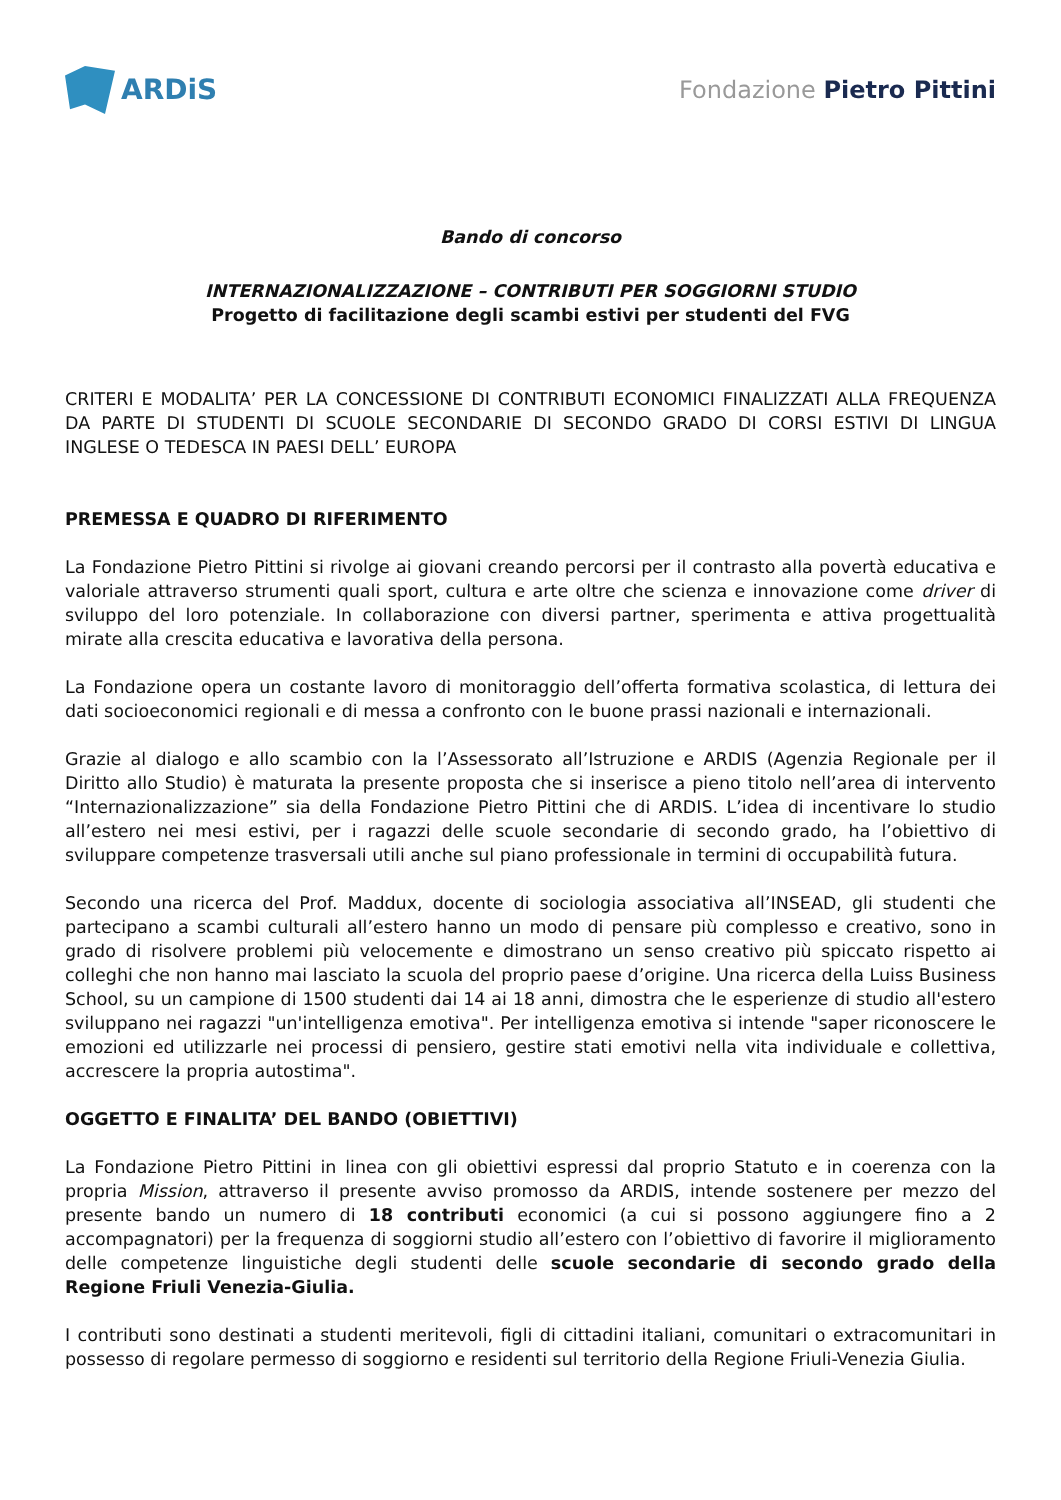ARDiS
Fondazione Pietro Pittini
Bando di concorso
INTERNAZIONALIZZAZIONE – CONTRIBUTI PER SOGGIORNI STUDIO
Progetto di facilitazione degli scambi estivi per studenti del FVG
CRITERI E MODALITA’ PER LA CONCESSIONE DI CONTRIBUTI ECONOMICI FINALIZZATI ALLA FREQUENZA DA PARTE DI STUDENTI DI SCUOLE SECONDARIE DI SECONDO GRADO DI CORSI ESTIVI DI LINGUA INGLESE O TEDESCA IN PAESI DELL’ EUROPA
PREMESSA E QUADRO DI RIFERIMENTO
La Fondazione Pietro Pittini si rivolge ai giovani creando percorsi per il contrasto alla povertà educativa e valoriale attraverso strumenti quali sport, cultura e arte oltre che scienza e innovazione come driver di sviluppo del loro potenziale. In collaborazione con diversi partner, sperimenta e attiva progettualità mirate alla crescita educativa e lavorativa della persona.
La Fondazione opera un costante lavoro di monitoraggio dell’offerta formativa scolastica, di lettura dei dati socioeconomici regionali e di messa a confronto con le buone prassi nazionali e internazionali.
Grazie al dialogo e allo scambio con la l’Assessorato all’Istruzione e ARDIS (Agenzia Regionale per il Diritto allo Studio) è maturata la presente proposta che si inserisce a pieno titolo nell’area di intervento “Internazionalizzazione” sia della Fondazione Pietro Pittini che di ARDIS. L’idea di incentivare lo studio all’estero nei mesi estivi, per i ragazzi delle scuole secondarie di secondo grado, ha l’obiettivo di sviluppare competenze trasversali utili anche sul piano professionale in termini di occupabilità futura.
Secondo una ricerca del Prof. Maddux, docente di sociologia associativa all’INSEAD, gli studenti che partecipano a scambi culturali all’estero hanno un modo di pensare più complesso e creativo, sono in grado di risolvere problemi più velocemente e dimostrano un senso creativo più spiccato rispetto ai colleghi che non hanno mai lasciato la scuola del proprio paese d’origine. Una ricerca della Luiss Business School, su un campione di 1500 studenti dai 14 ai 18 anni, dimostra che le esperienze di studio all'estero sviluppano nei ragazzi "un'intelligenza emotiva". Per intelligenza emotiva si intende "saper riconoscere le emozioni ed utilizzarle nei processi di pensiero, gestire stati emotivi nella vita individuale e collettiva, accrescere la propria autostima".
OGGETTO E FINALITA’ DEL BANDO (OBIETTIVI)
La Fondazione Pietro Pittini in linea con gli obiettivi espressi dal proprio Statuto e in coerenza con la propria Mission, attraverso il presente avviso promosso da ARDIS, intende sostenere per mezzo del presente bando un numero di 18 contributi economici (a cui si possono aggiungere fino a 2 accompagnatori) per la frequenza di soggiorni studio all’estero con l’obiettivo di favorire il miglioramento delle competenze linguistiche degli studenti delle scuole secondarie di secondo grado della Regione Friuli Venezia-Giulia.
I contributi sono destinati a studenti meritevoli, figli di cittadini italiani, comunitari o extracomunitari in possesso di regolare permesso di soggiorno e residenti sul territorio della Regione Friuli-Venezia Giulia.